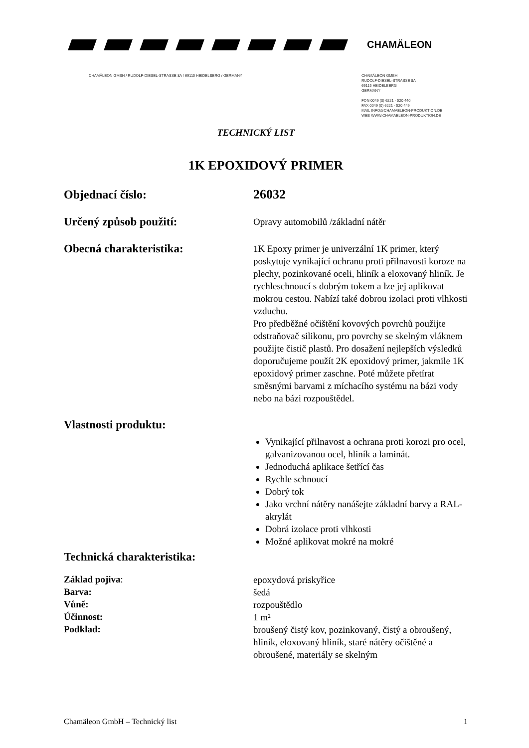CHAMÄLEON
CHAMÄLEON GMBH / RUDOLF-DIESEL-STRASSE 8A / 69115 HEIDELBERG / GERMANY
CHAMÄLEON GMBH
RUDOLF-DIESEL-STRASSE 8A
69115 HEIDELBERG
GERMANY
FON 0049 (0) 6221 - 520 440
FAX 0049 (0) 6221 - 520 449
MAIL INFO@CHAMAELEON-PRODUKTION.DE
WEB WWW.CHAMAELEON-PRODUKTION.DE
TECHNICKÝ LIST
1K EPOXIDOVÝ PRIMER
Objednací číslo:
26032
Určený způsob použití:
Opravy automobilů /základní nátěr
Obecná charakteristika:
1K Epoxy primer je univerzální 1K primer, který poskytuje vynikající ochranu proti přilnavosti koroze na plechy, pozinkované oceli, hliník a eloxovaný hliník. Je rychleschnoucí s dobrým tokem a lze jej aplikovat mokrou cestou. Nabízí také dobrou izolaci proti vlhkosti vzduchu.
Pro předběžné očištění kovových povrchů použijte odstraňovač silikonu, pro povrchy se skelným vláknem použijte čistič plastů. Pro dosažení nejlepších výsledků doporučujeme použít 2K epoxidový primer, jakmile 1K epoxidový primer zaschne. Poté můžete přetírat směsnými barvami z míchacího systému na bázi vody nebo na bázi rozpouštědel.
Vlastnosti produktu:
Vynikající přilnavost a ochrana proti korozi pro ocel, galvanizovanou ocel, hliník a laminát.
Jednoduchá aplikace šetřící čas
Rychle schnoucí
Dobrý tok
Jako vrchní nátěry nanášejte základní barvy a RAL-akrylát
Dobrá izolace proti vlhkosti
Možné aplikovat mokré na mokré
Technická charakteristika:
Základ pojiva:
epoxydová priskyřice
Barva:
šedá
Vůně:
rozpouštědlo
Účinnost:
1 m²
Podklad:
broušený čistý kov, pozinkovaný, čistý a obroušený, hliník, eloxovaný hliník, staré nátěry očištěné a obroušené, materiály se skelným
Chamäleon GmbH – Technický list 1